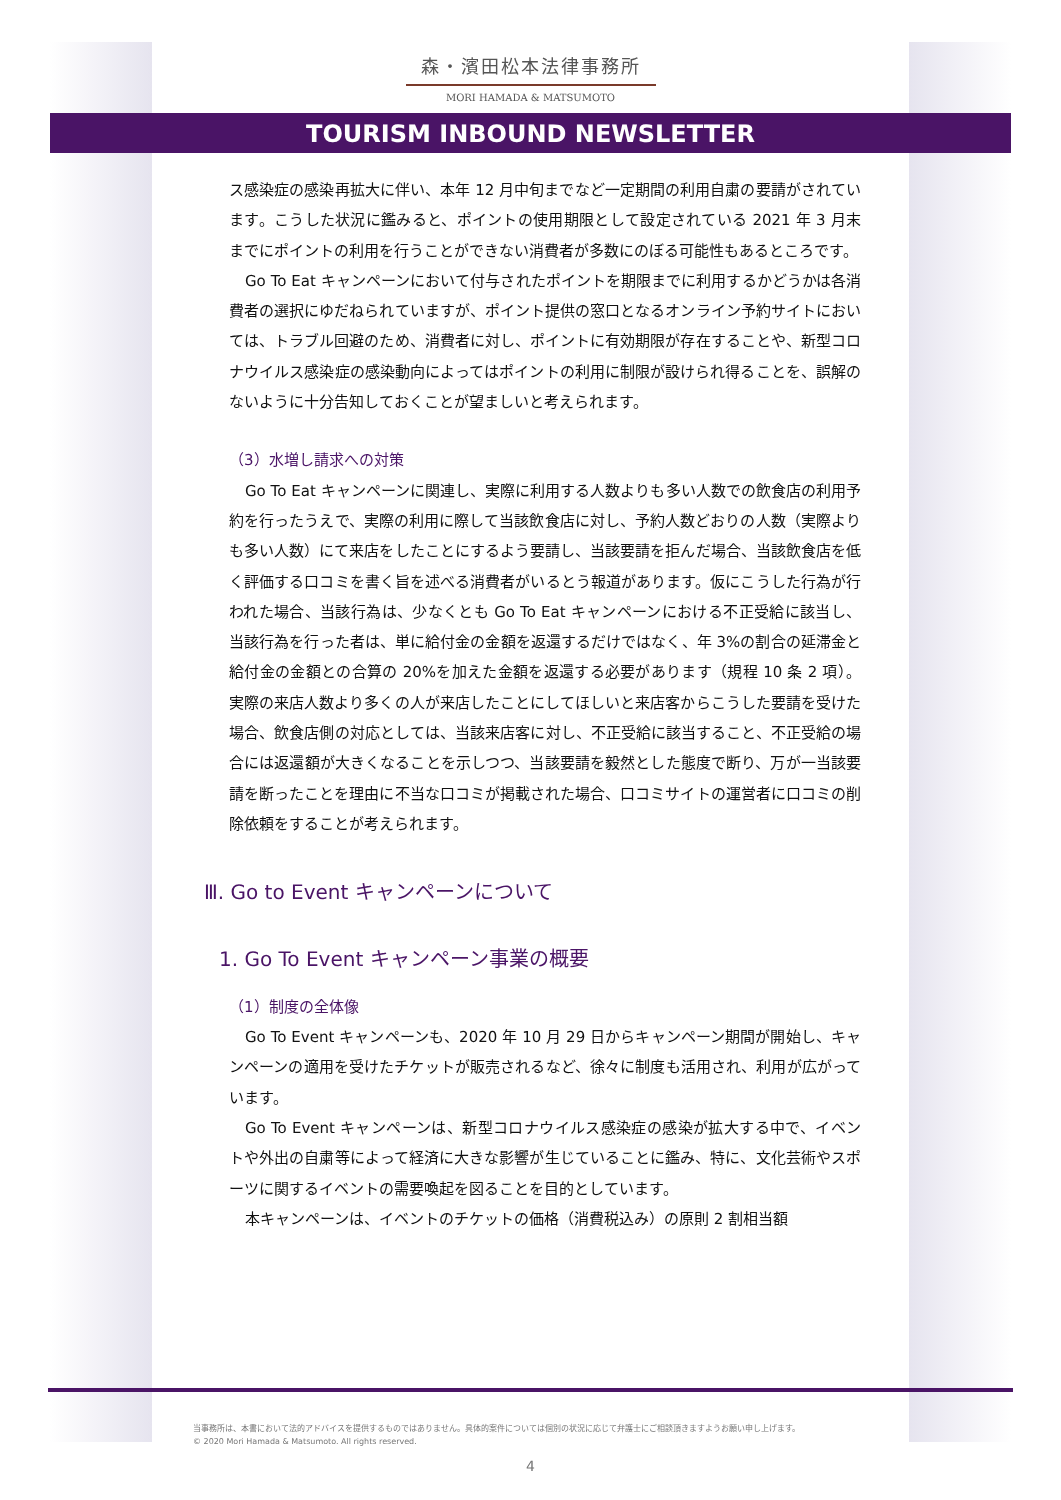森・濱田松本法律事務所
MORI HAMADA & MATSUMOTO
TOURISM INBOUND NEWSLETTER
ス感染症の感染再拡大に伴い、本年 12 月中旬までなど一定期間の利用自粛の要請がされています。こうした状況に鑑みると、ポイントの使用期限として設定されている 2021 年 3 月末までにポイントの利用を行うことができない消費者が多数にのぼる可能性もあるところです。
Go To Eat キャンペーンにおいて付与されたポイントを期限までに利用するかどうかは各消費者の選択にゆだねられていますが、ポイント提供の窓口となるオンライン予約サイトにおいては、トラブル回避のため、消費者に対し、ポイントに有効期限が存在することや、新型コロナウイルス感染症の感染動向によってはポイントの利用に制限が設けられ得ることを、誤解のないように十分告知しておくことが望ましいと考えられます。
（3）水増し請求への対策
Go To Eat キャンペーンに関連し、実際に利用する人数よりも多い人数での飲食店の利用予約を行ったうえで、実際の利用に際して当該飲食店に対し、予約人数どおりの人数（実際よりも多い人数）にて来店をしたことにするよう要請し、当該要請を拒んだ場合、当該飲食店を低く評価する口コミを書く旨を述べる消費者がいるとう報道があります。仮にこうした行為が行われた場合、当該行為は、少なくとも Go To Eat キャンペーンにおける不正受給に該当し、当該行為を行った者は、単に給付金の金額を返還するだけではなく、年 3%の割合の延滞金と給付金の金額との合算の 20%を加えた金額を返還する必要があります（規程 10 条 2 項）。実際の来店人数より多くの人が来店したことにしてほしいと来店客からこうした要請を受けた場合、飲食店側の対応としては、当該来店客に対し、不正受給に該当すること、不正受給の場合には返還額が大きくなることを示しつつ、当該要請を毅然とした態度で断り、万が一当該要請を断ったことを理由に不当な口コミが掲載された場合、口コミサイトの運営者に口コミの削除依頼をすることが考えられます。
Ⅲ. Go to Event キャンペーンについて
1. Go To Event キャンペーン事業の概要
（1）制度の全体像
Go To Event キャンペーンも、2020 年 10 月 29 日からキャンペーン期間が開始し、キャンペーンの適用を受けたチケットが販売されるなど、徐々に制度も活用され、利用が広がっています。
Go To Event キャンペーンは、新型コロナウイルス感染症の感染が拡大する中で、イベントや外出の自粛等によって経済に大きな影響が生じていることに鑑み、特に、文化芸術やスポーツに関するイベントの需要喚起を図ることを目的としています。
本キャンペーンは、イベントのチケットの価格（消費税込み）の原則 2 割相当額
当事務所は、本書において法的アドバイスを提供するものではありません。具体的案件については個別の状況に応じて弁護士にご相談頂きますようお願い申し上げます。
© 2020 Mori Hamada & Matsumoto. All rights reserved.
4